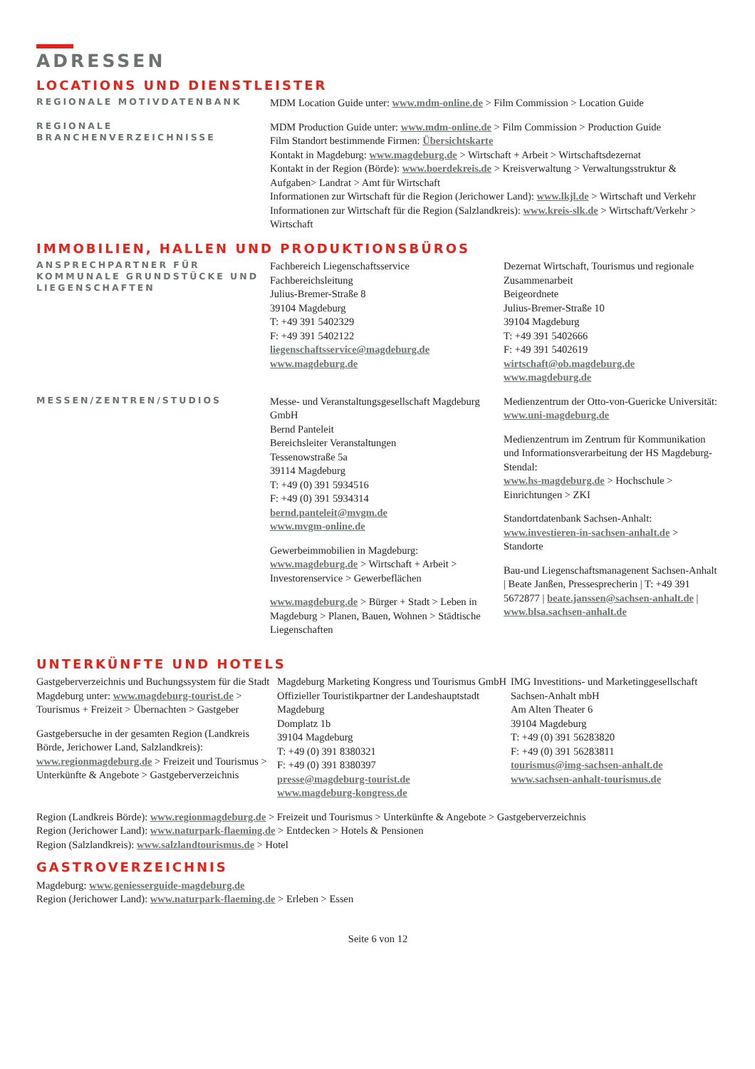ADRESSEN
LOCATIONS UND DIENSTLEISTER
REGIONALE MOTIVDATENBANK
MDM Location Guide unter: www.mdm-online.de > Film Commission > Location Guide
REGIONALE BRANCHENVERZEICHNISSE
MDM Production Guide unter: www.mdm-online.de > Film Commission > Production Guide
Film Standort bestimmende Firmen: Übersichtskarte
Kontakt in Magdeburg: www.magdeburg.de > Wirtschaft + Arbeit > Wirtschaftsdezernat
Kontakt in der Region (Börde): www.boerdekreis.de > Kreisverwaltung > Verwaltungsstruktur & Aufgaben> Landrat > Amt für Wirtschaft
Informationen zur Wirtschaft für die Region (Jerichower Land): www.lkjl.de > Wirtschaft und Verkehr
Informationen zur Wirtschaft für die Region (Salzlandkreis): www.kreis-slk.de > Wirtschaft/Verkehr > Wirtschaft
IMMOBILIEN, HALLEN UND PRODUKTIONSBÜROS
ANSPRECHPARTNER FÜR KOMMUNALE GRUNDSTÜCKE UND LIEGENSCHAFTEN
Fachbereich Liegenschaftsservice
Fachbereichsleitung
Julius-Bremer-Straße 8
39104 Magdeburg
T: +49 391 5402329
F: +49 391 5402122
liegenschaftsservice@magdeburg.de
www.magdeburg.de
Dezernat Wirtschaft, Tourismus und regionale Zusammenarbeit
Beigeordnete
Julius-Bremer-Straße 10
39104 Magdeburg
T: +49 391 5402666
F: +49 391 5402619
wirtschaft@ob.magdeburg.de
www.magdeburg.de
MESSEN/ZENTREN/STUDIOS
Messe- und Veranstaltungsgesellschaft Magdeburg GmbH
Bernd Panteleit
Bereichsleiter Veranstaltungen
Tessenowstraße 5a
39114 Magdeburg
T: +49 (0) 391 5934516
F: +49 (0) 391 5934314
bernd.panteleit@mvgm.de
www.mvgm-online.de
Gewerbeimmobilien in Magdeburg:
www.magdeburg.de > Wirtschaft + Arbeit > Investorenservice > Gewerbeflächen
www.magdeburg.de > Bürger + Stadt > Leben in Magdeburg > Planen, Bauen, Wohnen > Städtische Liegenschaften
Medienzentrum der Otto-von-Guericke Universität:
www.uni-magdeburg.de
Medienzentrum im Zentrum für Kommunikation und Informationsverarbeitung der HS Magdeburg-Stendal:
www.hs-magdeburg.de > Hochschule > Einrichtungen > ZKI
Standortdatenbank Sachsen-Anhalt:
www.investieren-in-sachsen-anhalt.de > Standorte
Bau-und Liegenschaftsmanagenent Sachsen-Anhalt | Beate Janßen, Pressesprecherin | T: +49 391 5672877 | beate.janssen@sachsen-anhalt.de | www.blsa.sachsen-anhalt.de
UNTERKÜNFTE UND HOTELS
Gastgeberverzeichnis und Buchungssystem für die Stadt Magdeburg unter: www.magdeburg-tourist.de > Tourismus + Freizeit > Übernachten > Gastgeber
Gastgebersuche in der gesamten Region (Landkreis Börde, Jerichower Land, Salzlandkreis):
www.regionmagdeburg.de > Freizeit und Tourismus > Unterkünfte & Angebote > Gastgeberverzeichnis
Magdeburg Marketing Kongress und Tourismus GmbH
Offizieller Touristikpartner der Landeshauptstadt Magdeburg
Domplatz 1b
39104 Magdeburg
T: +49 (0) 391 8380321
F: +49 (0) 391 8380397
presse@magdeburg-tourist.de
www.magdeburg-kongress.de
IMG Investitions- und Marketinggesellschaft Sachsen-Anhalt mbH
Am Alten Theater 6
39104 Magdeburg
T: +49 (0) 391 56283820
F: +49 (0) 391 56283811
tourismus@img-sachsen-anhalt.de
www.sachsen-anhalt-tourismus.de
Region (Landkreis Börde): www.regionmagdeburg.de > Freizeit und Tourismus > Unterkünfte & Angebote > Gastgeberverzeichnis
Region (Jerichower Land): www.naturpark-flaeming.de > Entdecken > Hotels & Pensionen
Region (Salzlandkreis): www.salzlandtourismus.de > Hotel
GASTROVERZEICHNIS
Magdeburg: www.geniesserguide-magdeburg.de
Region (Jerichower Land): www.naturpark-flaeming.de > Erleben > Essen
Seite 6 von 12